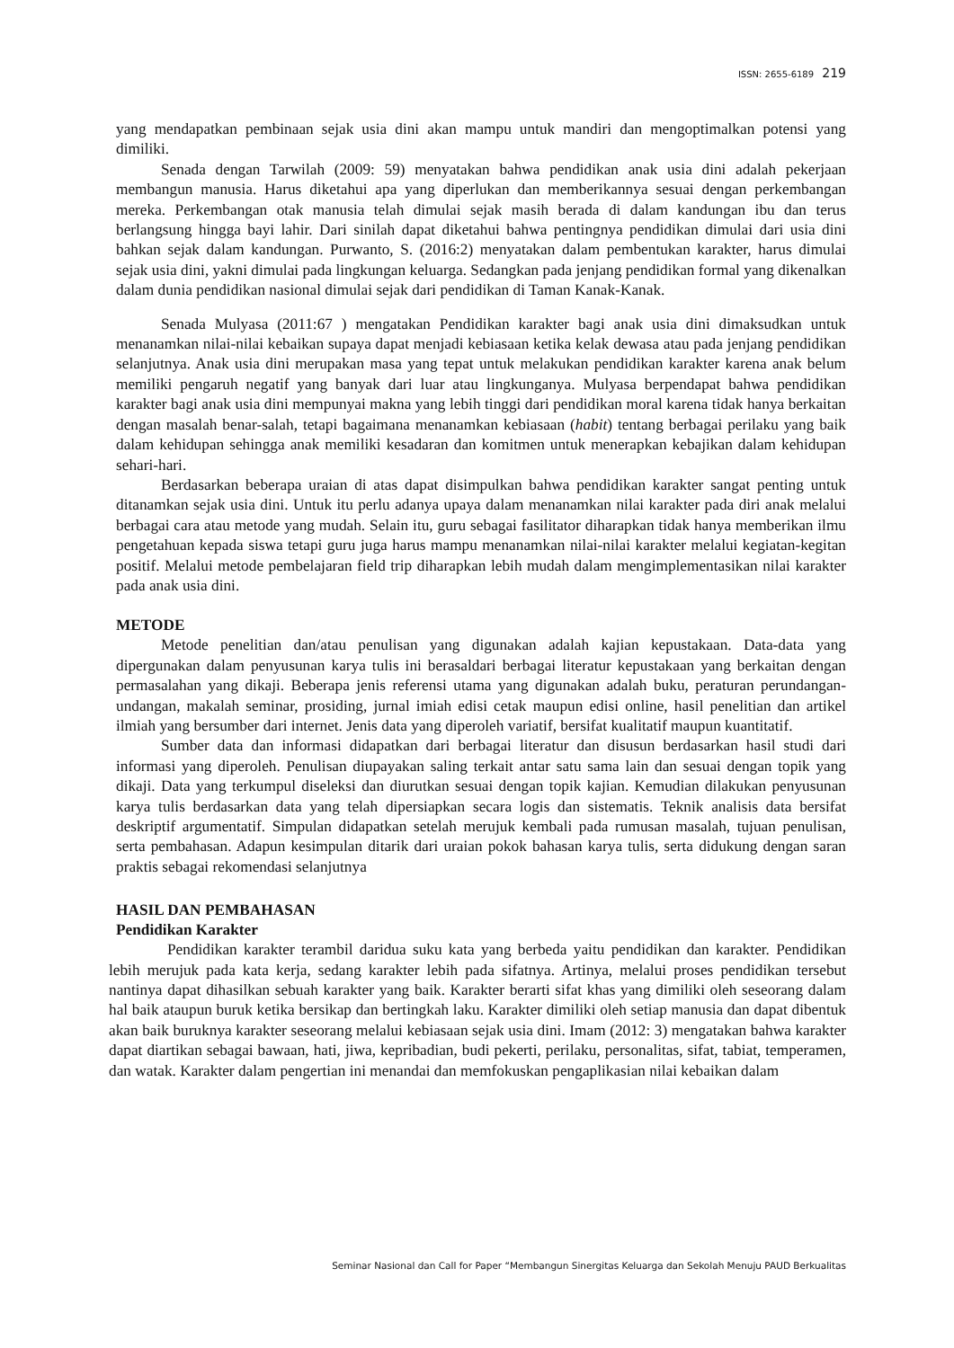ISSN: 2655-6189 219
yang mendapatkan pembinaan sejak usia dini akan mampu untuk mandiri dan mengoptimalkan potensi yang dimiliki.
Senada dengan Tarwilah (2009: 59) menyatakan bahwa pendidikan anak usia dini adalah pekerjaan membangun manusia. Harus diketahui apa yang diperlukan dan memberikannya sesuai dengan perkembangan mereka. Perkembangan otak manusia telah dimulai sejak masih berada di dalam kandungan ibu dan terus berlangsung hingga bayi lahir. Dari sinilah dapat diketahui bahwa pentingnya pendidikan dimulai dari usia dini bahkan sejak dalam kandungan. Purwanto, S. (2016:2) menyatakan dalam pembentukan karakter, harus dimulai sejak usia dini, yakni dimulai pada lingkungan keluarga. Sedangkan pada jenjang pendidikan formal yang dikenalkan dalam dunia pendidikan nasional dimulai sejak dari pendidikan di Taman Kanak-Kanak.
Senada Mulyasa (2011:67 ) mengatakan Pendidikan karakter bagi anak usia dini dimaksudkan untuk menanamkan nilai-nilai kebaikan supaya dapat menjadi kebiasaan ketika kelak dewasa atau pada jenjang pendidikan selanjutnya. Anak usia dini merupakan masa yang tepat untuk melakukan pendidikan karakter karena anak belum memiliki pengaruh negatif yang banyak dari luar atau lingkunganya. Mulyasa berpendapat bahwa pendidikan karakter bagi anak usia dini mempunyai makna yang lebih tinggi dari pendidikan moral karena tidak hanya berkaitan dengan masalah benar-salah, tetapi bagaimana menanamkan kebiasaan (habit) tentang berbagai perilaku yang baik dalam kehidupan sehingga anak memiliki kesadaran dan komitmen untuk menerapkan kebajikan dalam kehidupan sehari-hari.
Berdasarkan beberapa uraian di atas dapat disimpulkan bahwa pendidikan karakter sangat penting untuk ditanamkan sejak usia dini. Untuk itu perlu adanya upaya dalam menanamkan nilai karakter pada diri anak melalui berbagai cara atau metode yang mudah. Selain itu, guru sebagai fasilitator diharapkan tidak hanya memberikan ilmu pengetahuan kepada siswa tetapi guru juga harus mampu menanamkan nilai-nilai karakter melalui kegiatan-kegitan positif. Melalui metode pembelajaran field trip diharapkan lebih mudah dalam mengimplementasikan nilai karakter pada anak usia dini.
METODE
Metode penelitian dan/atau penulisan yang digunakan adalah kajian kepustakaan. Data-data yang dipergunakan dalam penyusunan karya tulis ini berasaldari berbagai literatur kepustakaan yang berkaitan dengan permasalahan yang dikaji. Beberapa jenis referensi utama yang digunakan adalah buku, peraturan perundangan-undangan, makalah seminar, prosiding, jurnal imiah edisi cetak maupun edisi online, hasil penelitian dan artikel ilmiah yang bersumber dari internet. Jenis data yang diperoleh variatif, bersifat kualitatif maupun kuantitatif.
Sumber data dan informasi didapatkan dari berbagai literatur dan disusun berdasarkan hasil studi dari informasi yang diperoleh. Penulisan diupayakan saling terkait antar satu sama lain dan sesuai dengan topik yang dikaji. Data yang terkumpul diseleksi dan diurutkan sesuai dengan topik kajian. Kemudian dilakukan penyusunan karya tulis berdasarkan data yang telah dipersiapkan secara logis dan sistematis. Teknik analisis data bersifat deskriptif argumentatif. Simpulan didapatkan setelah merujuk kembali pada rumusan masalah, tujuan penulisan, serta pembahasan. Adapun kesimpulan ditarik dari uraian pokok bahasan karya tulis, serta didukung dengan saran praktis sebagai rekomendasi selanjutnya
HASIL DAN PEMBAHASAN
Pendidikan Karakter
Pendidikan karakter terambil daridua suku kata yang berbeda yaitu pendidikan dan karakter. Pendidikan lebih merujuk pada kata kerja, sedang karakter lebih pada sifatnya. Artinya, melalui proses pendidikan tersebut nantinya dapat dihasilkan sebuah karakter yang baik. Karakter berarti sifat khas yang dimiliki oleh seseorang dalam hal baik ataupun buruk ketika bersikap dan bertingkah laku. Karakter dimiliki oleh setiap manusia dan dapat dibentuk akan baik buruknya karakter seseorang melalui kebiasaan sejak usia dini. Imam (2012: 3) mengatakan bahwa karakter dapat diartikan sebagai bawaan, hati, jiwa, kepribadian, budi pekerti, perilaku, personalitas, sifat, tabiat, temperamen, dan watak. Karakter dalam pengertian ini menandai dan memfokuskan pengaplikasian nilai kebaikan dalam
Seminar Nasional dan Call for Paper “Membangun Sinergitas Keluarga dan Sekolah Menuju PAUD Berkualitas